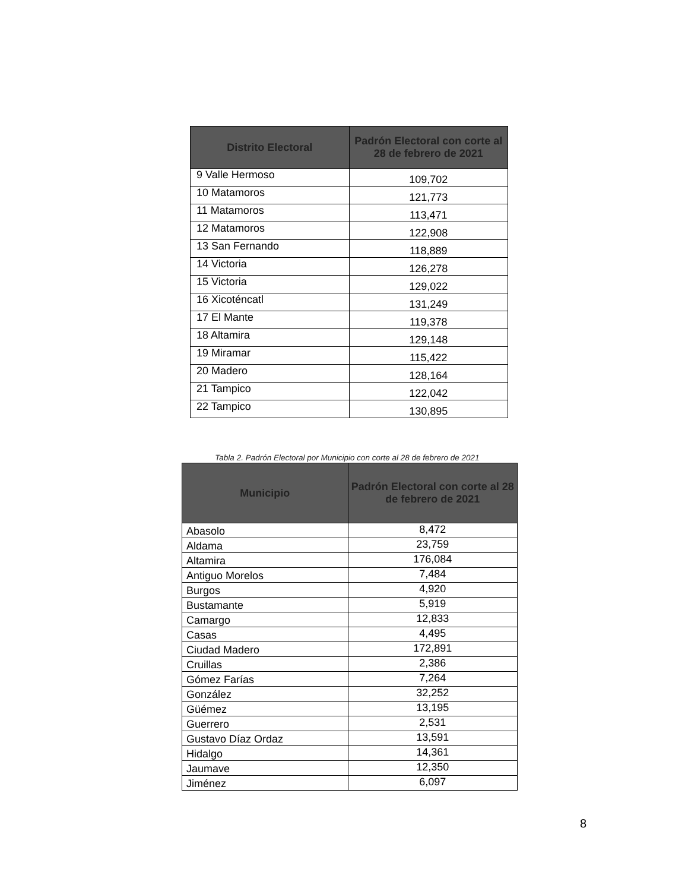| Distrito Electoral | Padrón Electoral con corte al 28 de febrero de 2021 |
| --- | --- |
| 9 Valle Hermoso | 109,702 |
| 10 Matamoros | 121,773 |
| 11 Matamoros | 113,471 |
| 12 Matamoros | 122,908 |
| 13 San Fernando | 118,889 |
| 14 Victoria | 126,278 |
| 15 Victoria | 129,022 |
| 16 Xicoténcatl | 131,249 |
| 17 El Mante | 119,378 |
| 18 Altamira | 129,148 |
| 19 Miramar | 115,422 |
| 20 Madero | 128,164 |
| 21 Tampico | 122,042 |
| 22 Tampico | 130,895 |
Tabla 2. Padrón Electoral por Municipio con corte al 28 de febrero de 2021
| Municipio | Padrón Electoral con corte al 28 de febrero de 2021 |
| --- | --- |
| Abasolo | 8,472 |
| Aldama | 23,759 |
| Altamira | 176,084 |
| Antiguo Morelos | 7,484 |
| Burgos | 4,920 |
| Bustamante | 5,919 |
| Camargo | 12,833 |
| Casas | 4,495 |
| Ciudad Madero | 172,891 |
| Cruillas | 2,386 |
| Gómez Farías | 7,264 |
| González | 32,252 |
| Güémez | 13,195 |
| Guerrero | 2,531 |
| Gustavo Díaz Ordaz | 13,591 |
| Hidalgo | 14,361 |
| Jaumave | 12,350 |
| Jiménez | 6,097 |
8